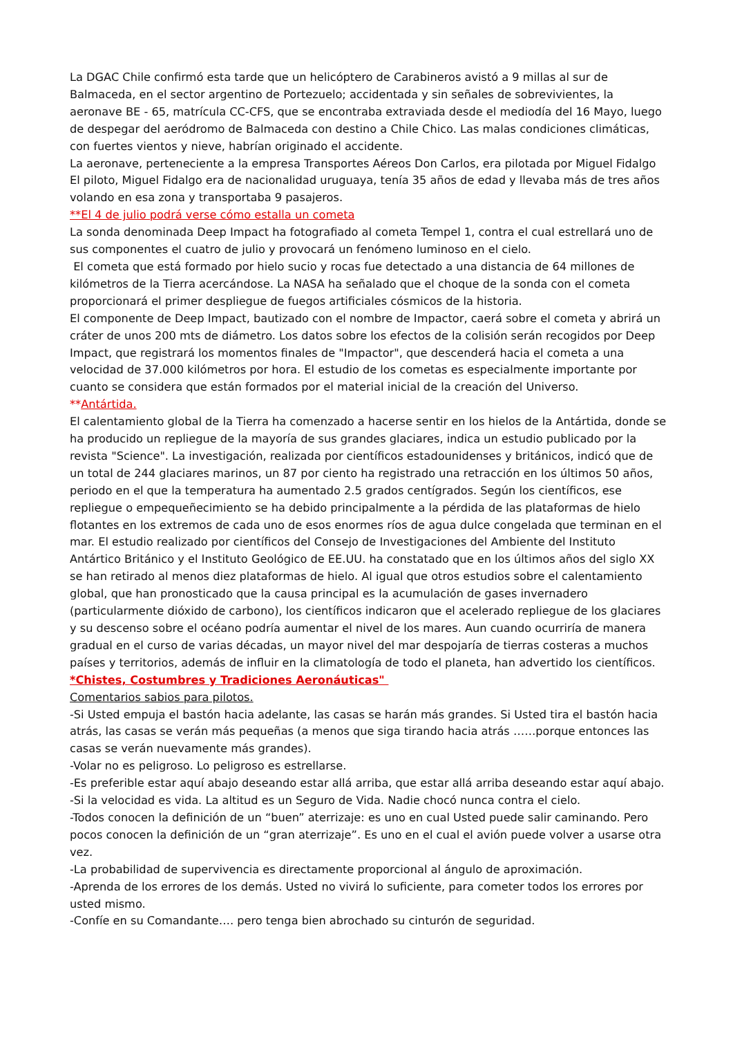La DGAC Chile confirmó esta tarde que un helicóptero de Carabineros avistó a 9 millas al sur de Balmaceda, en el sector argentino de Portezuelo; accidentada y sin señales de sobrevivientes, la aeronave BE - 65, matrícula CC-CFS, que se encontraba extraviada desde el mediodía del 16 Mayo, luego de despegar del aeródromo de Balmaceda con destino a Chile Chico. Las malas condiciones climáticas, con fuertes vientos y nieve, habrían originado el accidente.
La aeronave, perteneciente a la empresa Transportes Aéreos Don Carlos, era pilotada por Miguel Fidalgo El piloto, Miguel Fidalgo era de nacionalidad uruguaya, tenía 35 años de edad y llevaba más de tres años volando en esa zona y transportaba 9 pasajeros.
**El 4 de julio podrá verse cómo estalla un cometa
La sonda denominada Deep Impact ha fotografiado al cometa Tempel 1, contra el cual estrellará uno de sus componentes el cuatro de julio y provocará un fenómeno luminoso en el cielo.
El cometa que está formado por hielo sucio y rocas fue detectado a una distancia de 64 millones de kilómetros de la Tierra acercándose. La NASA ha señalado que el choque de la sonda con el cometa proporcionará el primer despliegue de fuegos artificiales cósmicos de la historia.
El componente de Deep Impact, bautizado con el nombre de Impactor, caerá sobre el cometa y abrirá un cráter de unos 200 mts de diámetro. Los datos sobre los efectos de la colisión serán recogidos por Deep Impact, que registrará los momentos finales de "Impactor", que descenderá hacia el cometa a una velocidad de 37.000 kilómetros por hora. El estudio de los cometas es especialmente importante por cuanto se considera que están formados por el material inicial de la creación del Universo.
**Antártida.
El calentamiento global de la Tierra ha comenzado a hacerse sentir en los hielos de la Antártida, donde se ha producido un repliegue de la mayoría de sus grandes glaciares, indica un estudio publicado por la revista "Science". La investigación, realizada por científicos estadounidenses y británicos, indicó que de un total de 244 glaciares marinos, un 87 por ciento ha registrado una retracción en los últimos 50 años, periodo en el que la temperatura ha aumentado 2.5 grados centígrados. Según los científicos, ese repliegue o empequeñecimiento se ha debido principalmente a la pérdida de las plataformas de hielo flotantes en los extremos de cada uno de esos enormes ríos de agua dulce congelada que terminan en el mar. El estudio realizado por científicos del Consejo de Investigaciones del Ambiente del Instituto Antártico Británico y el Instituto Geológico de EE.UU. ha constatado que en los últimos años del siglo XX se han retirado al menos diez plataformas de hielo. Al igual que otros estudios sobre el calentamiento global, que han pronosticado que la causa principal es la acumulación de gases invernadero (particularmente dióxido de carbono), los científicos indicaron que el acelerado repliegue de los glaciares y su descenso sobre el océano podría aumentar el nivel de los mares. Aun cuando ocurriría de manera gradual en el curso de varias décadas, un mayor nivel del mar despojaría de tierras costeras a muchos países y territorios, además de influir en la climatología de todo el planeta, han advertido los científicos.
*Chistes, Costumbres y Tradiciones Aeronáuticas"
Comentarios sabios para pilotos.
-Si Usted empuja el bastón hacia adelante, las casas se harán más grandes. Si Usted tira el bastón hacia atrás, las casas se verán más pequeñas (a menos que siga tirando hacia atrás ……porque entonces las casas se verán nuevamente más grandes).
-Volar no es peligroso. Lo peligroso es estrellarse.
-Es preferible estar aquí abajo deseando estar allá arriba, que estar allá arriba deseando estar aquí abajo.
-Si la velocidad es vida. La altitud es un Seguro de Vida. Nadie chocó nunca contra el cielo.
-Todos conocen la definición de un “buen” aterrizaje: es uno en cual Usted puede salir caminando. Pero pocos conocen la definición de un “gran aterrizaje”. Es uno en el cual el avión puede volver a usarse otra vez.
-La probabilidad de supervivencia es directamente proporcional al ángulo de aproximación.
-Aprenda de los errores de los demás. Usted no vivirá lo suficiente, para cometer todos los errores por usted mismo.
-Confíe en su Comandante…. pero tenga bien abrochado su cinturón de seguridad.